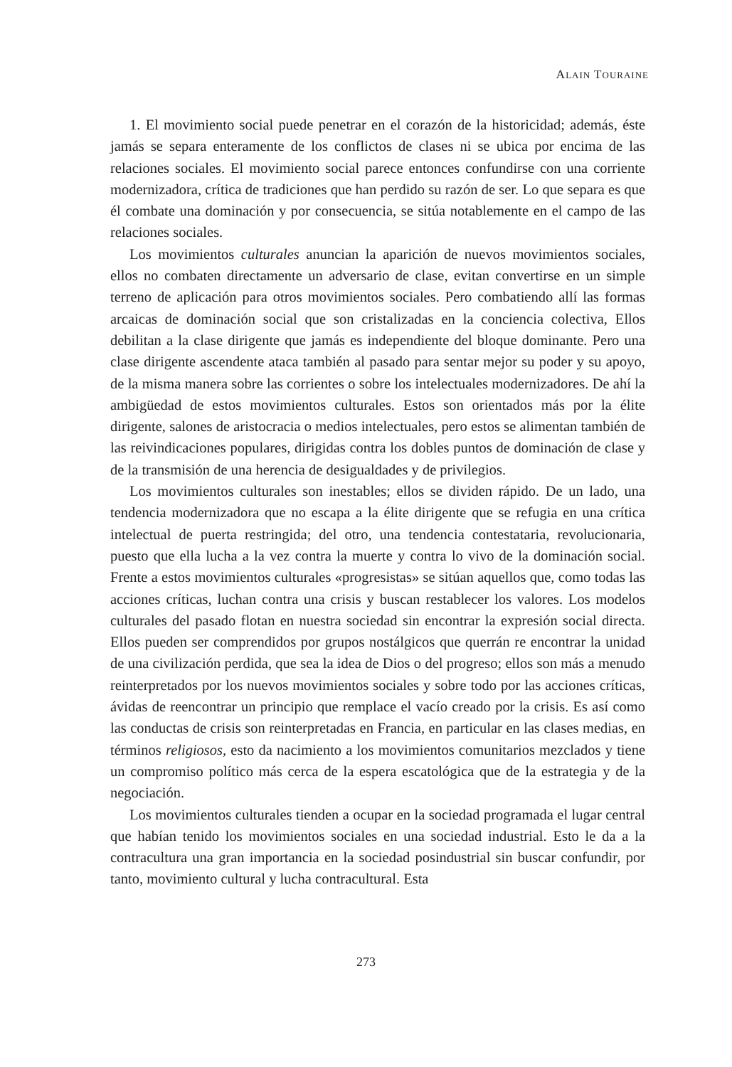ALAIN TOURAINE
1. El movimiento social puede penetrar en el corazón de la historicidad; además, éste jamás se separa enteramente de los conflictos de clases ni se ubica por encima de las relaciones sociales. El movimiento social parece entonces confundirse con una corriente modernizadora, crítica de tradiciones que han perdido su razón de ser. Lo que separa es que él combate una dominación y por consecuencia, se sitúa notablemente en el campo de las relaciones sociales.
Los movimientos culturales anuncian la aparición de nuevos movimientos sociales, ellos no combaten directamente un adversario de clase, evitan convertirse en un simple terreno de aplicación para otros movimientos sociales. Pero combatiendo allí las formas arcaicas de dominación social que son cristalizadas en la conciencia colectiva, Ellos debilitan a la clase dirigente que jamás es independiente del bloque dominante. Pero una clase dirigente ascendente ataca también al pasado para sentar mejor su poder y su apoyo, de la misma manera sobre las corrientes o sobre los intelectuales modernizadores. De ahí la ambigüedad de estos movimientos culturales. Estos son orientados más por la élite dirigente, salones de aristocracia o medios intelectuales, pero estos se alimentan también de las reivindicaciones populares, dirigidas contra los dobles puntos de dominación de clase y de la transmisión de una herencia de desigualdades y de privilegios.
Los movimientos culturales son inestables; ellos se dividen rápido. De un lado, una tendencia modernizadora que no escapa a la élite dirigente que se refugia en una crítica intelectual de puerta restringida; del otro, una tendencia contestataria, revolucionaria, puesto que ella lucha a la vez contra la muerte y contra lo vivo de la dominación social. Frente a estos movimientos culturales «progresistas» se sitúan aquellos que, como todas las acciones críticas, luchan contra una crisis y buscan restablecer los valores. Los modelos culturales del pasado flotan en nuestra sociedad sin encontrar la expresión social directa. Ellos pueden ser comprendidos por grupos nostálgicos que querrán re encontrar la unidad de una civilización perdida, que sea la idea de Dios o del progreso; ellos son más a menudo reinterpretados por los nuevos movimientos sociales y sobre todo por las acciones críticas, ávidas de reencontrar un principio que remplace el vacío creado por la crisis. Es así como las conductas de crisis son reinterpretadas en Francia, en particular en las clases medias, en términos religiosos, esto da nacimiento a los movimientos comunitarios mezclados y tiene un compromiso político más cerca de la espera escatológica que de la estrategia y de la negociación.
Los movimientos culturales tienden a ocupar en la sociedad programada el lugar central que habían tenido los movimientos sociales en una sociedad industrial. Esto le da a la contracultura una gran importancia en la sociedad posindustrial sin buscar confundir, por tanto, movimiento cultural y lucha contracultural. Esta
273